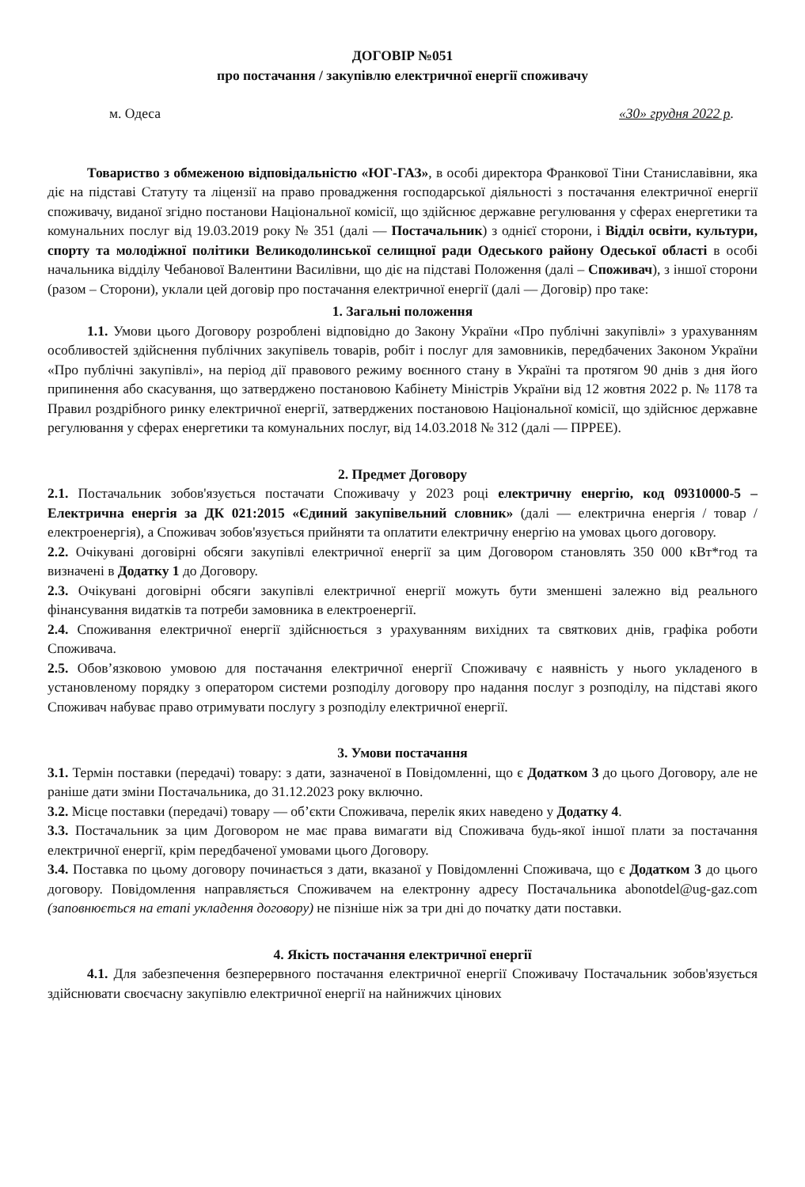ДОГОВІР №051
про постачання / закупівлю електричної енергії споживачу
м. Одеса «30» грудня 2022 р.
Товариство з обмеженою відповідальністю «ЮГ-ГАЗ», в особі директора Франкової Тіни Станиславівни, яка діє на підставі Статуту та ліцензії на право провадження господарської діяльності з постачання електричної енергії споживачу, виданої згідно постанови Національної комісії, що здійснює державне регулювання у сферах енергетики та комунальних послуг від 19.03.2019 року № 351 (далі — Постачальник) з однієї сторони, і Відділ освіти, культури, спорту та молодіжної політики Великодолинської селищної ради Одеського району Одеської області в особі начальника відділу Чебанової Валентини Василівни, що діє на підставі Положення (далі – Споживач), з іншої сторони (разом – Сторони), уклали цей договір про постачання електричної енергії (далі — Договір) про таке:
1. Загальні положення
1.1. Умови цього Договору розроблені відповідно до Закону України «Про публічні закупівлі» з урахуванням особливостей здійснення публічних закупівель товарів, робіт і послуг для замовників, передбачених Законом України «Про публічні закупівлі», на період дії правового режиму воєнного стану в Україні та протягом 90 днів з дня його припинення або скасування, що затверджено постановою Кабінету Міністрів України від 12 жовтня 2022 р. № 1178 та Правил роздрібного ринку електричної енергії, затверджених постановою Національної комісії, що здійснює державне регулювання у сферах енергетики та комунальних послуг, від 14.03.2018 № 312 (далі — ПРРЕЕ).
2. Предмет Договору
2.1. Постачальник зобов'язується постачати Споживачу у 2023 році електричну енергію, код 09310000-5 – Електрична енергія за ДК 021:2015 «Єдиний закупівельний словник» (далі — електрична енергія / товар / електроенергія), а Споживач зобов'язується прийняти та оплатити електричну енергію на умовах цього договору.
2.2. Очікувані договірні обсяги закупівлі електричної енергії за цим Договором становлять 350 000 кВт*год та визначені в Додатку 1 до Договору.
2.3. Очікувані договірні обсяги закупівлі електричної енергії можуть бути зменшені залежно від реального фінансування видатків та потреби замовника в електроенергії.
2.4. Споживання електричної енергії здійснюється з урахуванням вихідних та святкових днів, графіка роботи Споживача.
2.5. Обов’язковою умовою для постачання електричної енергії Споживачу є наявність у нього укладеного в установленому порядку з оператором системи розподілу договору про надання послуг з розподілу, на підставі якого Споживач набуває право отримувати послугу з розподілу електричної енергії.
3. Умови постачання
3.1. Термін поставки (передачі) товару: з дати, зазначеної в Повідомленні, що є Додатком 3 до цього Договору, але не раніше дати зміни Постачальника, до 31.12.2023 року включно.
3.2. Місце поставки (передачі) товару — об’єкти Споживача, перелік яких наведено у Додатку 4.
3.3. Постачальник за цим Договором не має права вимагати від Споживача будь-якої іншої плати за постачання електричної енергії, крім передбаченої умовами цього Договору.
3.4. Поставка по цьому договору починається з дати, вказаної у Повідомленні Споживача, що є Додатком 3 до цього договору. Повідомлення направляється Споживачем на електронну адресу Постачальника abonotdel@ug-gaz.com (заповнюється на етапі укладення договору) не пізніше ніж за три дні до початку дати поставки.
4. Якість постачання електричної енергії
4.1. Для забезпечення безперервного постачання електричної енергії Споживачу Постачальник зобов'язується здійснювати своєчасну закупівлю електричної енергії на найнижчих цінових